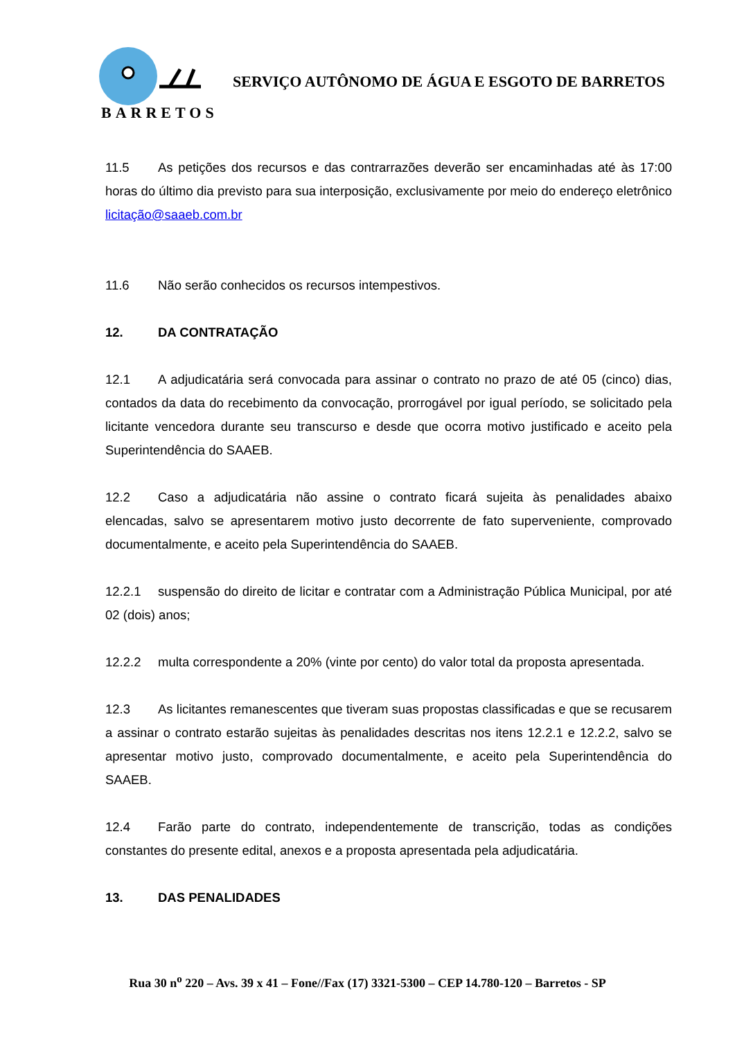BARRETOS
SERVIÇO AUTÔNOMO DE ÁGUA E ESGOTO DE BARRETOS
11.5 As petições dos recursos e das contrarrazões deverão ser encaminhadas até às 17:00 horas do último dia previsto para sua interposição, exclusivamente por meio do endereço eletrônico licitação@saaeb.com.br
11.6 Não serão conhecidos os recursos intempestivos.
12. DA CONTRATAÇÃO
12.1 A adjudicatária será convocada para assinar o contrato no prazo de até 05 (cinco) dias, contados da data do recebimento da convocação, prorrogável por igual período, se solicitado pela licitante vencedora durante seu transcurso e desde que ocorra motivo justificado e aceito pela Superintendência do SAAEB.
12.2 Caso a adjudicatária não assine o contrato ficará sujeita às penalidades abaixo elencadas, salvo se apresentarem motivo justo decorrente de fato superveniente, comprovado documentalmente, e aceito pela Superintendência do SAAEB.
12.2.1 suspensão do direito de licitar e contratar com a Administração Pública Municipal, por até 02 (dois) anos;
12.2.2 multa correspondente a 20% (vinte por cento) do valor total da proposta apresentada.
12.3 As licitantes remanescentes que tiveram suas propostas classificadas e que se recusarem a assinar o contrato estarão sujeitas às penalidades descritas nos itens 12.2.1 e 12.2.2, salvo se apresentar motivo justo, comprovado documentalmente, e aceito pela Superintendência do SAAEB.
12.4 Farão parte do contrato, independentemente de transcrição, todas as condições constantes do presente edital, anexos e a proposta apresentada pela adjudicatária.
13. DAS PENALIDADES
Rua 30 n<sup>o</sup> 220 – Avs. 39 x 41 – Fone//Fax (17) 3321-5300 – CEP 14.780-120 – Barretos - SP